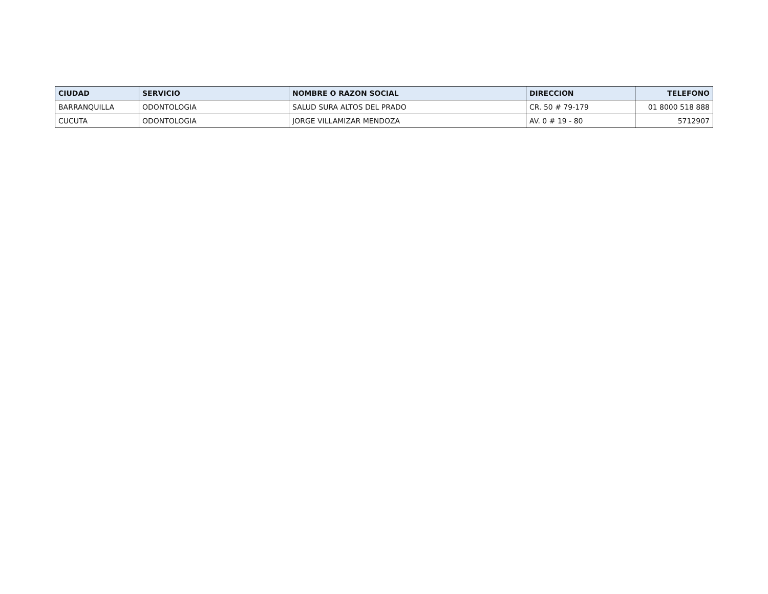| CIUDAD | SERVICIO | NOMBRE O RAZON SOCIAL | DIRECCION | TELEFONO |
| --- | --- | --- | --- | --- |
| BARRANQUILLA | ODONTOLOGIA | SALUD SURA ALTOS DEL PRADO | CR. 50 # 79-179 | 01 8000 518 888 |
| CUCUTA | ODONTOLOGIA | JORGE VILLAMIZAR MENDOZA | AV. 0 # 19 - 80 | 5712907 |